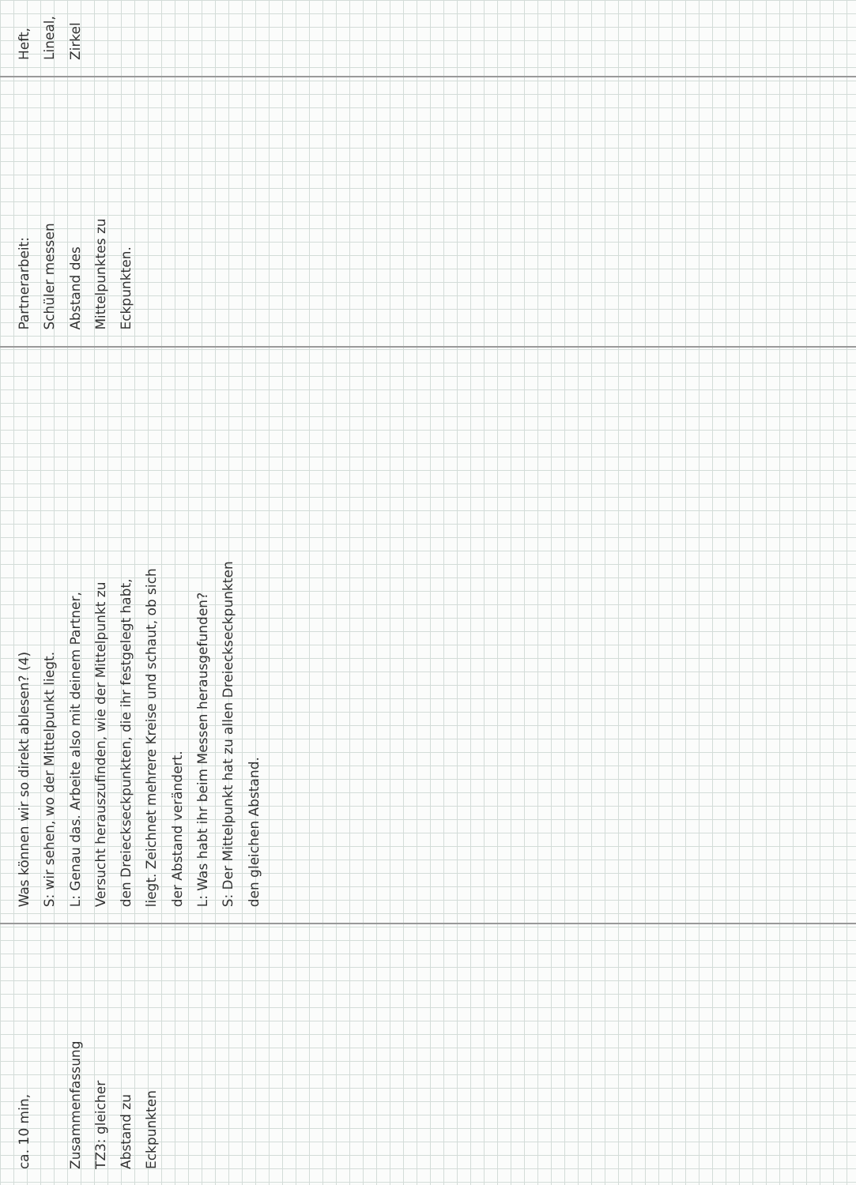| ca. 10 min, Zusammenfassung TZ3: gleicher Abstand zu Eckpunkten | Was können wir so direkt ablesen? (4) S: wir sehen, wo der Mittelpunkt liegt. L: Genau das. Arbeite also mit deinem Partner, Versucht herauszufinden, wie der Mittelpunkt zu den Dreieckseckpunkten, die ihr festgelegt habt, liegt. Zeichnet mehrere Kreise und schaut, ob sich der Abstand verändert. L: Was habt ihr beim Messen herausgefunden? S: Der Mittelpunkt hat zu allen Dreieckseckpunkten den gleichen Abstand. | Partnerarbeit: Schüler messen Abstand des Mittelpunktes zu Eckpunkten. | Heft, Lineal, Zirkel |